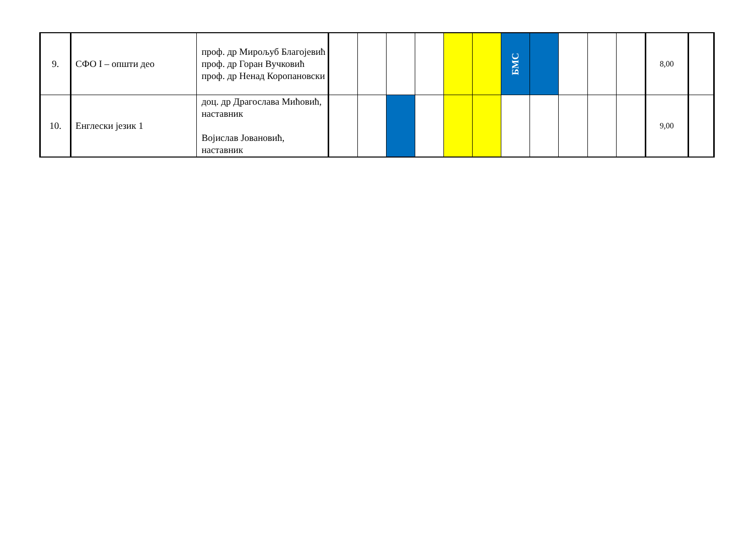| 9. | СФО I – општи део | проф. др Мирољуб Благојевић проф. др Горан Вучковић проф. др Ненад Коропановски | | | | | | | БМС | | | | | 8,00 | |
| 10. | Енглески језик 1 | доц. др Драгослава Мићовић, наставник Војислав Јовановић, наставник | | | | | | | | | | | | 9,00 | |